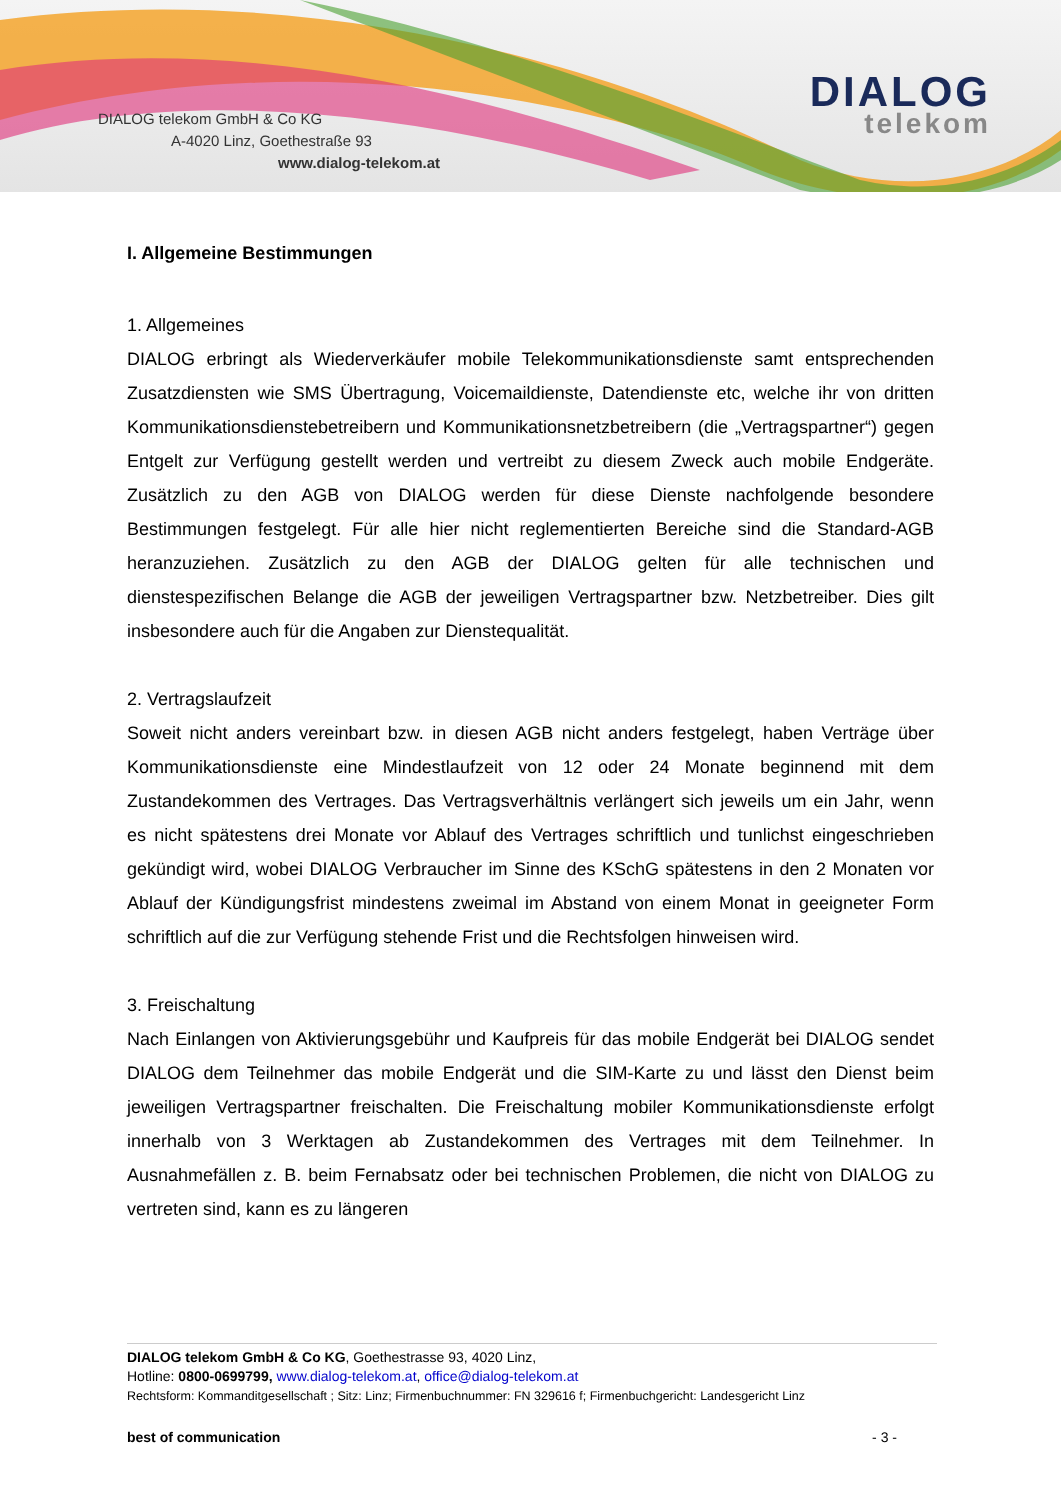DIALOG telekom GmbH & Co KG
A-4020 Linz, Goethestraße 93
www.dialog-telekom.at
DIALOG
telekom
I. Allgemeine Bestimmungen
1. Allgemeines
DIALOG erbringt als Wiederverkäufer mobile Telekommunikationsdienste samt entsprechenden Zusatzdiensten wie SMS Übertragung, Voicemaildienste, Datendienste etc, welche ihr von dritten Kommunikationsdienstebetreibern und Kommunikationsnetzbetreibern (die „Vertragspartner“) gegen Entgelt zur Verfügung gestellt werden und vertreibt zu diesem Zweck auch mobile Endgeräte. Zusätzlich zu den AGB von DIALOG werden für diese Dienste nachfolgende besondere Bestimmungen festgelegt. Für alle hier nicht reglementierten Bereiche sind die Standard-AGB heranzuziehen. Zusätzlich zu den AGB der DIALOG gelten für alle technischen und dienstespezifischen Belange die AGB der jeweiligen Vertragspartner bzw. Netzbetreiber. Dies gilt insbesondere auch für die Angaben zur Dienstequalität.
2. Vertragslaufzeit
Soweit nicht anders vereinbart bzw. in diesen AGB nicht anders festgelegt, haben Verträge über Kommunikationsdienste eine Mindestlaufzeit von 12 oder 24 Monate beginnend mit dem Zustandekommen des Vertrages. Das Vertragsverhältnis verlängert sich jeweils um ein Jahr, wenn es nicht spätestens drei Monate vor Ablauf des Vertrages schriftlich und tunlichst eingeschrieben gekündigt wird, wobei DIALOG Verbraucher im Sinne des KSchG spätestens in den 2 Monaten vor Ablauf der Kündigungsfrist mindestens zweimal im Abstand von einem Monat in geeigneter Form schriftlich auf die zur Verfügung stehende Frist und die Rechtsfolgen hinweisen wird.
3. Freischaltung
Nach Einlangen von Aktivierungsgebühr und Kaufpreis für das mobile Endgerät bei DIALOG sendet DIALOG dem Teilnehmer das mobile Endgerät und die SIM-Karte zu und lässt den Dienst beim jeweiligen Vertragspartner freischalten. Die Freischaltung mobiler Kommunikationsdienste erfolgt innerhalb von 3 Werktagen ab Zustandekommen des Vertrages mit dem Teilnehmer. In Ausnahmefällen z. B. beim Fernabsatz oder bei technischen Problemen, die nicht von DIALOG zu vertreten sind, kann es zu längeren
DIALOG telekom GmbH & Co KG, Goethestrasse 93, 4020 Linz,
Hotline: 0800-0699799, www.dialog-telekom.at, office@dialog-telekom.at
Rechtsform: Kommanditgesellschaft ; Sitz: Linz; Firmenbuchnummer: FN 329616 f; Firmenbuchgericht: Landesgericht Linz
best of communication - 3 -